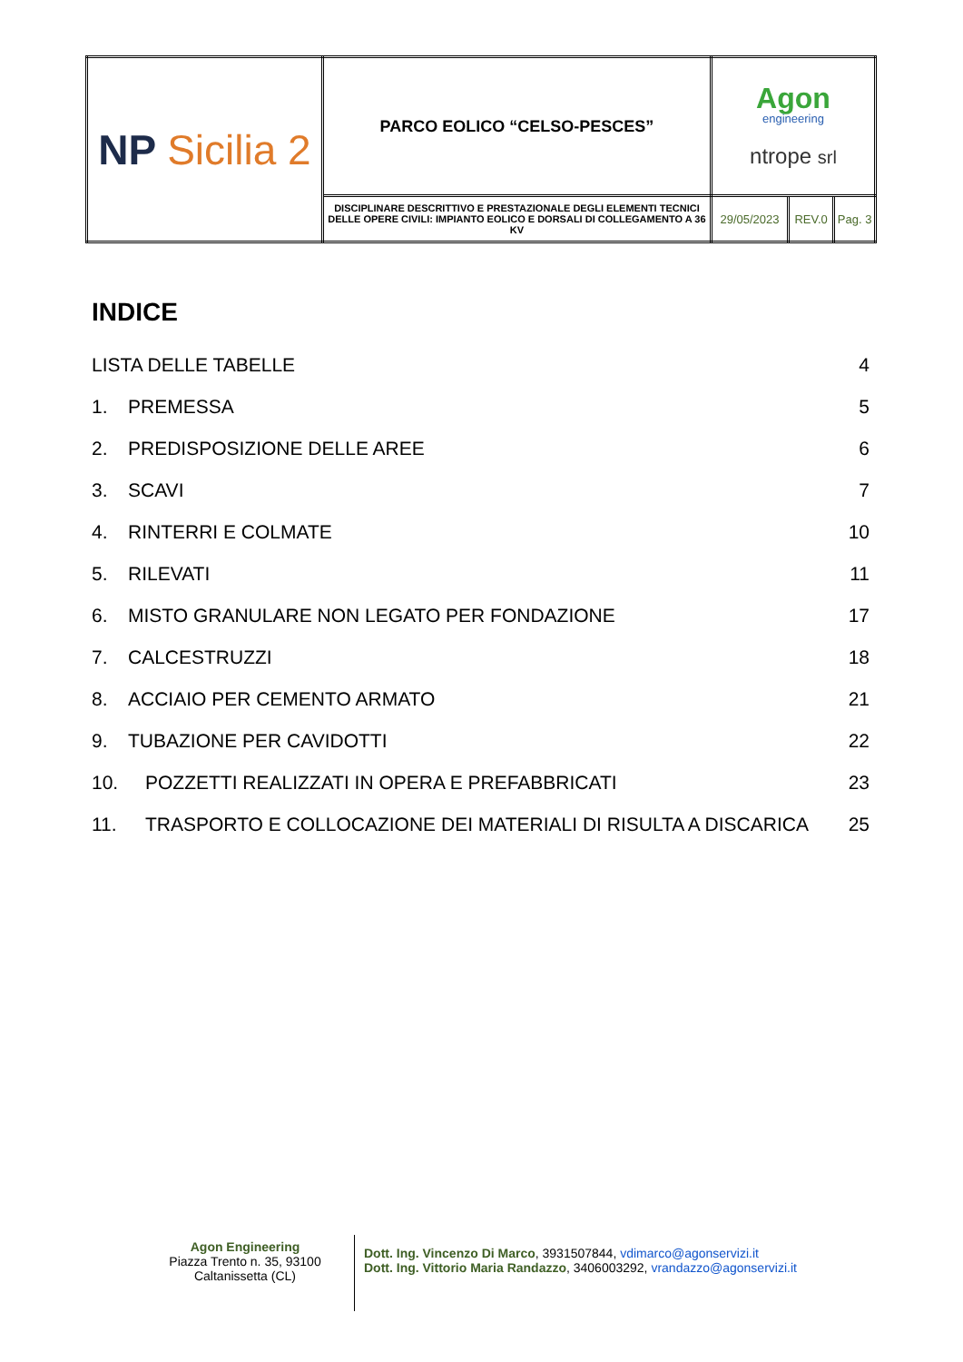| NP Sicilia 2 | PARCO EOLICO “CELSO-PESCES” | Agon engineering ntrope srl | | |
| | DISCIPLINARE DESCRITTIVO E PRESTAZIONALE DEGLI ELEMENTI TECNICI DELLE OPERE CIVILI: IMPIANTO EOLICO E DORSALI DI COLLEGAMENTO A 36 KV | 29/05/2023 | REV.0 | Pag. 3 |
INDICE
LISTA DELLE TABELLE 4
1. PREMESSA 5
2. PREDISPOSIZIONE DELLE AREE 6
3. SCAVI 7
4. RINTERRI E COLMATE 10
5. RILEVATI 11
6. MISTO GRANULARE NON LEGATO PER FONDAZIONE 17
7. CALCESTRUZZI 18
8. ACCIAIO PER CEMENTO ARMATO 21
9. TUBAZIONE PER CAVIDOTTI 22
10. POZZETTI REALIZZATI IN OPERA E PREFABBRICATI 23
11. TRASPORTO E COLLOCAZIONE DEI MATERIALI DI RISULTA A DISCARICA 25
Agon Engineering
Piazza Trento n. 35, 93100
Caltanissetta (CL)
Dott. Ing. Vincenzo Di Marco, 3931507844, vdimarco@agonservizi.it
Dott. Ing. Vittorio Maria Randazzo, 3406003292, vrandazzo@agonservizi.it